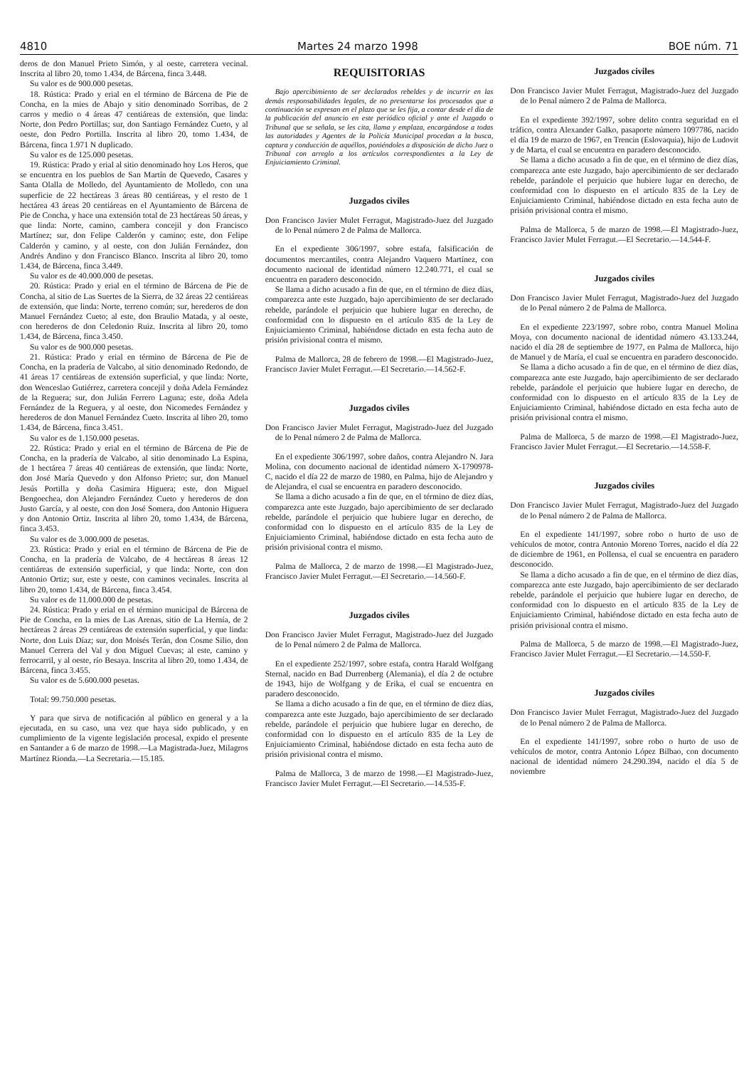4810 Martes 24 marzo 1998 BOE núm. 71
deros de don Manuel Prieto Simón, y al oeste, carretera vecinal. Inscrita al libro 20, tomo 1.434, de Bárcena, finca 3.448.
Su valor es de 900.000 pesetas.
18. Rústica: Prado y erial en el término de Bárcena de Pie de Concha, en la mies de Abajo y sitio denominado Sorribas, de 2 carros y medio o 4 áreas 47 centiáreas de extensión, que linda: Norte, don Pedro Portillas; sur, don Santiago Fernández Cueto, y al oeste, don Pedro Portilla. Inscrita al libro 20, tomo 1.434, de Bárcena, finca 1.971 N duplicado.
Su valor es de 125.000 pesetas.
19. Rústica: Prado y erial al sitio denominado hoy Los Heros, que se encuentra en los pueblos de San Martín de Quevedo, Casares y Santa Olalla de Molledo, del Ayuntamiento de Molledo, con una superficie de 22 hectáreas 3 áreas 80 centiáreas, y el resto de 1 hectárea 43 áreas 20 centiáreas en el Ayuntamiento de Bárcena de Pie de Concha, y hace una extensión total de 23 hectáreas 50 áreas, y que linda: Norte, camino, cambera concejil y don Francisco Martínez; sur, don Felipe Calderón y camino; este, don Felipe Calderón y camino, y al oeste, con don Julián Fernández, don Andrés Andino y don Francisco Blanco. Inscrita al libro 20, tomo 1.434, de Bárcena, finca 3.449.
Su valor es de 40.000.000 de pesetas.
20. Rústica: Prado y erial en el término de Bárcena de Pie de Concha, al sitio de Las Suertes de la Sierra, de 32 áreas 22 centiáreas de extensión, que linda: Norte, terreno común; sur, herederos de don Manuel Fernández Cueto; al este, don Braulio Matada, y al oeste, con herederos de don Celedonio Ruiz. Inscrita al libro 20, tomo 1.434, de Bárcena, finca 3.450.
Su valor es de 900.000 pesetas.
21. Rústica: Prado y erial en término de Bárcena de Pie de Concha, en la pradería de Valcabo, al sitio denominado Redondo, de 41 áreas 17 centiáreas de extensión superficial, y que linda: Norte, don Wenceslao Gutiérrez, carretera concejil y doña Adela Fernández de la Reguera; sur, don Julián Ferrero Laguna; este, doña Adela Fernández de la Reguera, y al oeste, don Nicomedes Fernández y herederos de don Manuel Fernández Cueto. Inscrita al libro 20, tomo 1.434, de Bárcena, finca 3.451.
Su valor es de 1.150.000 pesetas.
22. Rústica: Prado y erial en el término de Bárcena de Pie de Concha, en la pradería de Valcabo, al sitio denominado La Espina, de 1 hectárea 7 áreas 40 centiáreas de extensión, que linda: Norte, don José María Quevedo y don Alfonso Prieto; sur, don Manuel Jesús Portilla y doña Casimira Higuera; este, don Miguel Bengoechea, don Alejandro Fernández Cueto y herederos de don Justo García, y al oeste, con don José Somera, don Antonio Higuera y don Antonio Ortiz. Inscrita al libro 20, tomo 1.434, de Bárcena, finca 3.453.
Su valor es de 3.000.000 de pesetas.
23. Rústica: Prado y erial en el término de Bárcena de Pie de Concha, en la pradería de Valcabo, de 4 hectáreas 8 áreas 12 centiáreas de extensión superficial, y que linda: Norte, con don Antonio Ortiz; sur, este y oeste, con caminos vecinales. Inscrita al libro 20, tomo 1.434, de Bárcena, finca 3.454.
Su valor es de 11.000.000 de pesetas.
24. Rústica: Prado y erial en el término municipal de Bárcena de Pie de Concha, en la mies de Las Arenas, sitio de La Hernía, de 2 hectáreas 2 áreas 29 centiáreas de extensión superficial, y que linda: Norte, don Luis Díaz; sur, don Moisés Terán, don Cosme Silio, don Manuel Cerrera del Val y don Miguel Cuevas; al este, camino y ferrocarril, y al oeste, río Besaya. Inscrita al libro 20, tomo 1.434, de Bárcena, finca 3.455.
Su valor es de 5.600.000 pesetas.
Total: 99.750.000 pesetas.
Y para que sirva de notificación al público en general y a la ejecutada, en su caso, una vez que haya sido publicado, y en cumplimiento de la vigente legislación procesal, expido el presente en Santander a 6 de marzo de 1998.—La Magistrada-Juez, Milagros Martínez Rionda.—La Secretaria.—15.185.
REQUISITORIAS
Bajo apercibimiento de ser declarados rebeldes y de incurrir en las demás responsabilidades legales, de no presentarse los procesados que a continuación se expresan en el plazo que se les fija, a contar desde el día de la publicación del anuncio en este periódico oficial y ante el Juzgado o Tribunal que se señala, se les cita, llama y emplaza, encargándose a todas las autoridades y Agentes de la Policía Municipal procedan a la busca, captura y conducción de aquéllos, poniéndoles a disposición de dicho Juez o Tribunal con arreglo a los artículos correspondientes a la Ley de Enjuiciamiento Criminal.
Juzgados civiles
Don Francisco Javier Mulet Ferragut, Magistrado-Juez del Juzgado de lo Penal número 2 de Palma de Mallorca.
En el expediente 306/1997, sobre estafa, falsificación de documentos mercantiles, contra Alejandro Vaquero Martínez, con documento nacional de identidad número 12.240.771, el cual se encuentra en paradero desconocido.
Se llama a dicho acusado a fin de que, en el término de diez días, comparezca ante este Juzgado, bajo apercibimiento de ser declarado rebelde, parándole el perjuicio que hubiere lugar en derecho, de conformidad con lo dispuesto en el artículo 835 de la Ley de Enjuiciamiento Criminal, habiéndose dictado en esta fecha auto de prisión privisional contra el mismo.
Palma de Mallorca, 28 de febrero de 1998.—El Magistrado-Juez, Francisco Javier Mulet Ferragut.—El Secretario.—14.562-F.
Juzgados civiles
Don Francisco Javier Mulet Ferragut, Magistrado-Juez del Juzgado de lo Penal número 2 de Palma de Mallorca.
En el expediente 306/1997, sobre daños, contra Alejandro N. Jara Molina, con documento nacional de identidad número X-1790978-C, nacido el día 22 de marzo de 1980, en Palma, hijo de Alejandro y de Alejandra, el cual se encuentra en paradero desconocido.
Se llama a dicho acusado a fin de que, en el término de diez días, comparezca ante este Juzgado, bajo apercibimiento de ser declarado rebelde, parándole el perjuicio que hubiere lugar en derecho, de conformidad con lo dispuesto en el artículo 835 de la Ley de Enjuiciamiento Criminal, habiéndose dictado en esta fecha auto de prisión privisional contra el mismo.
Palma de Mallorca, 2 de marzo de 1998.—El Magistrado-Juez, Francisco Javier Mulet Ferragut.—El Secretario.—14.560-F.
Juzgados civiles
Don Francisco Javier Mulet Ferragut, Magistrado-Juez del Juzgado de lo Penal número 2 de Palma de Mallorca.
En el expediente 252/1997, sobre estafa, contra Harald Wolfgang Sternal, nacido en Bad Durrenberg (Alemania), el día 2 de octubre de 1943, hijo de Wolfgang y de Erika, el cual se encuentra en paradero desconocido.
Se llama a dicho acusado a fin de que, en el término de diez días, comparezca ante este Juzgado, bajo apercibimiento de ser declarado rebelde, parándole el perjuicio que hubiere lugar en derecho, de conformidad con lo dispuesto en el artículo 835 de la Ley de Enjuiciamiento Criminal, habiéndose dictado en esta fecha auto de prisión privisional contra el mismo.
Palma de Mallorca, 3 de marzo de 1998.—El Magistrado-Juez, Francisco Javier Mulet Ferragut.—El Secretario.—14.535-F.
Juzgados civiles
Don Francisco Javier Mulet Ferragut, Magistrado-Juez del Juzgado de lo Penal número 2 de Palma de Mallorca.
En el expediente 392/1997, sobre delito contra seguridad en el tráfico, contra Alexander Galko, pasaporte número 1097786, nacido el día 19 de marzo de 1967, en Trencin (Eslovaquia), hijo de Ludovit y de Marta, el cual se encuentra en paradero desconocido.
Se llama a dicho acusado a fin de que, en el término de diez días, comparezca ante este Juzgado, bajo apercibimiento de ser declarado rebelde, parándole el perjuicio que hubiere lugar en derecho, de conformidad con lo dispuesto en el artículo 835 de la Ley de Enjuiciamiento Criminal, habiéndose dictado en esta fecha auto de prisión privisional contra el mismo.
Palma de Mallorca, 5 de marzo de 1998.—El Magistrado-Juez, Francisco Javier Mulet Ferragut.—El Secretario.—14.544-F.
Juzgados civiles
Don Francisco Javier Mulet Ferragut, Magistrado-Juez del Juzgado de lo Penal número 2 de Palma de Mallorca.
En el expediente 223/1997, sobre robo, contra Manuel Molina Moya, con documento nacional de identidad número 43.133.244, nacido el día 28 de septiembre de 1977, en Palma de Mallorca, hijo de Manuel y de María, el cual se encuentra en paradero desconocido.
Se llama a dicho acusado a fin de que, en el término de diez días, comparezca ante este Juzgado, bajo apercibimiento de ser declarado rebelde, parándole el perjuicio que hubiere lugar en derecho, de conformidad con lo dispuesto en el artículo 835 de la Ley de Enjuiciamiento Criminal, habiéndose dictado en esta fecha auto de prisión privisional contra el mismo.
Palma de Mallorca, 5 de marzo de 1998.—El Magistrado-Juez, Francisco Javier Mulet Ferragut.—El Secretario.—14.558-F.
Juzgados civiles
Don Francisco Javier Mulet Ferragut, Magistrado-Juez del Juzgado de lo Penal número 2 de Palma de Mallorca.
En el expediente 141/1997, sobre robo o hurto de uso de vehículos de motor, contra Antonio Moreno Torres, nacido el día 22 de diciembre de 1961, en Pollensa, el cual se encuentra en paradero desconocido.
Se llama a dicho acusado a fin de que, en el término de diez días, comparezca ante este Juzgado, bajo apercibimiento de ser declarado rebelde, parándole el perjuicio que hubiere lugar en derecho, de conformidad con lo dispuesto en el artículo 835 de la Ley de Enjuiciamiento Criminal, habiéndose dictado en esta fecha auto de prisión privisional contra el mismo.
Palma de Mallorca, 5 de marzo de 1998.—El Magistrado-Juez, Francisco Javier Mulet Ferragut.—El Secretario.—14.550-F.
Juzgados civiles
Don Francisco Javier Mulet Ferragut, Magistrado-Juez del Juzgado de lo Penal número 2 de Palma de Mallorca.
En el expediente 141/1997, sobre robo o hurto de uso de vehículos de motor, contra Antonio López Bilbao, con documento nacional de identidad número 24.290.394, nacido el día 5 de noviembre